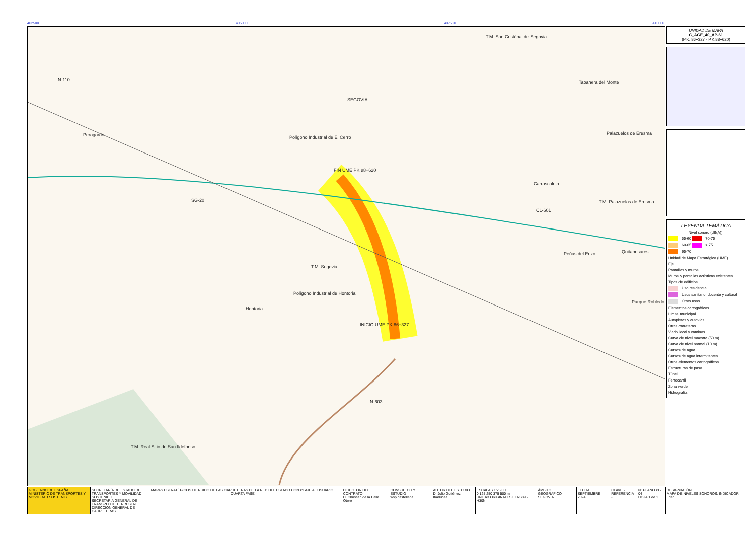402500 405000 407500 410000
Perogordo
SEGOVIA
T.M. San Cristóbal de Segovia
Tabanera del Monte
Palazuelos de Eresma
Carrascalejo
T.M. Palazuelos de Eresma
Peñas del Erizo Quitapesares
Parque Robledo
T.M. Segovia
Hontoria
T.M. Real Sitio de San Ildefonso
FIN UME PK 88+620
INICIO UME PK 86+327
Polígono Industrial de El Cerro
Polígono Industrial de Hontoria
SG-20
CL-601
N-603
N-110
UNIDAD DE MAPA
C_AGE_40_AP-61
(P.K. 86+327 - P.K.88+620)
LEYENDA TEMÁTICA
Nivel sonoro (dB(A)):
55-60 70-75
60-65 > 75
65-70
Unidad de Mapa Estratégico (UME)
Eje
Pantallas y muros
Muros y pantallas acústicas existentes
Tipos de edificios
Uso residencial
Usos sanitario, docente y cultural
Otros usos
Elementos cartográficos
Límite municipal
Autopistas y autovías
Otras carreteras
Viario local y caminos
Curva de nivel maestra (50 m)
Curva de nivel normal (10 m)
Cursos de agua
Cursos de agua intermitentes
Otros elementos cartográficos
Estructuras de paso
Túnel
Ferrocarril
Zona verde
Hidrografía
| GOBIERNO DE ESPAÑA MINISTERIO DE TRANSPORTES Y MOVILIDAD SOSTENIBLE | SECRETARÍA DE ESTADO DE TRANSPORTES Y MOVILIDAD SOSTENIBLE SECRETARÍA GENERAL DE TRANSPORTE TERRESTRE DIRECCIÓN GENERAL DE CARRETERAS | MAPAS ESTRATÉGICOS DE RUIDO DE LAS CARRETERAS DE LA RED DEL ESTADO CON PEAJE AL USUARIO. CUARTA FASE | DIRECTOR DEL CONTRATO D. Christian de la Calle Otero | CONSULTOR Y ESTUDIO wsp castellana | AUTOR DEL ESTUDIO D. Julio Gutiérrez Ibarlucea | ESCALAS 1:25.000 0 125 250 375 500 m UNE A3 ORIGINALES ETRS89 - H30N | ÁMBITO GEOGRÁFICO SEGOVIA | FECHA SEPTIEMBRE 2024 | CLAVE - REFERENCIA - | Nº PLANO PL-04 HOJA 1 de 1 | DESIGNACIÓN MAPA DE NIVELES SONOROS. INDICADOR Lden |